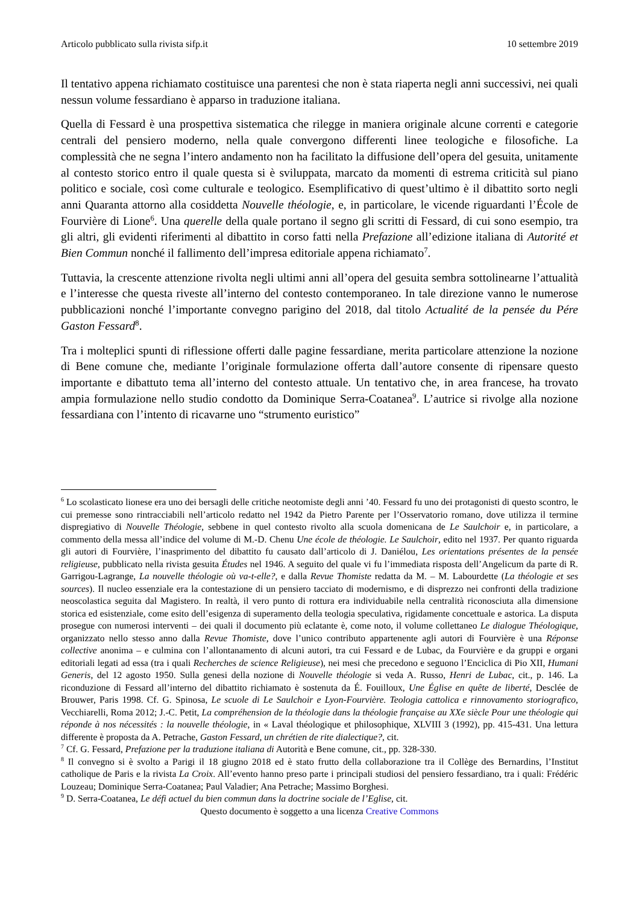Articolo pubblicato sulla rivista sifp.it 10 settembre 2019
Il tentativo appena richiamato costituisce una parentesi che non è stata riaperta negli anni successivi, nei quali nessun volume fessardiano è apparso in traduzione italiana.
Quella di Fessard è una prospettiva sistematica che rilegge in maniera originale alcune correnti e categorie centrali del pensiero moderno, nella quale convergono differenti linee teologiche e filosofiche. La complessità che ne segna l’intero andamento non ha facilitato la diffusione dell’opera del gesuita, unitamente al contesto storico entro il quale questa si è sviluppata, marcato da momenti di estrema criticità sul piano politico e sociale, così come culturale e teologico. Esemplificativo di quest’ultimo è il dibattito sorto negli anni Quaranta attorno alla cosiddetta Nouvelle théologie, e, in particolare, le vicende riguardanti l’École de Fourvière di Lione<sup>6</sup>. Una querelle della quale portano il segno gli scritti di Fessard, di cui sono esempio, tra gli altri, gli evidenti riferimenti al dibattito in corso fatti nella Prefazione all’edizione italiana di Autorité et Bien Commun nonché il fallimento dell’impresa editoriale appena richiamato<sup>7</sup>.
Tuttavia, la crescente attenzione rivolta negli ultimi anni all’opera del gesuita sembra sottolinearne l’attualità e l’interesse che questa riveste all’interno del contesto contemporaneo. In tale direzione vanno le numerose pubblicazioni nonché l’importante convegno parigino del 2018, dal titolo Actualité de la pensée du Pére Gaston Fessard<sup>8</sup>.
Tra i molteplici spunti di riflessione offerti dalle pagine fessardiane, merita particolare attenzione la nozione di Bene comune che, mediante l’originale formulazione offerta dall’autore consente di ripensare questo importante e dibattuto tema all’interno del contesto attuale. Un tentativo che, in area francese, ha trovato ampia formulazione nello studio condotto da Dominique Serra-Coatanea<sup>9</sup>. L’autrice si rivolge alla nozione fessardiana con l’intento di ricavarne uno “strumento euristico”
<sup>6</sup> Lo scolasticato lionese era uno dei bersagli delle critiche neotomiste degli anni ’40. Fessard fu uno dei protagonisti di questo scontro, le cui premesse sono rintracciabili nell’articolo redatto nel 1942 da Pietro Parente per l’Osservatorio romano, dove utilizza il termine dispregiativo di Nouvelle Théologie, sebbene in quel contesto rivolto alla scuola domenicana de Le Saulchoir e, in particolare, a commento della messa all’indice del volume di M.-D. Chenu Une école de théologie. Le Saulchoir, edito nel 1937. Per quanto riguarda gli autori di Fourvière, l’inasprimento del dibattito fu causato dall’articolo di J. Daniélou, Les orientations présentes de la pensée religieuse, pubblicato nella rivista gesuita Études nel 1946. A seguito del quale vi fu l’immediata risposta dell’Angelicum da parte di R. Garrigou-Lagrange, La nouvelle théologie où va-t-elle?, e dalla Revue Thomiste redatta da M. – M. Labourdette (La théologie et ses sources). Il nucleo essenziale era la contestazione di un pensiero tacciato di modernismo, e di disprezzo nei confronti della tradizione neoscolastica seguita dal Magistero. In realtà, il vero punto di rottura era individuabile nella centralità riconosciuta alla dimensione storica ed esistenziale, come esito dell’esigenza di superamento della teologia speculativa, rigidamente concettuale e astorica. La disputa prosegue con numerosi interventi – dei quali il documento più eclatante è, come noto, il volume collettaneo Le dialogue Théologique, organizzato nello stesso anno dalla Revue Thomiste, dove l’unico contributo appartenente agli autori di Fourvière è una Réponse collective anonima – e culmina con l’allontanamento di alcuni autori, tra cui Fessard e de Lubac, da Fourvière e da gruppi e organi editoriali legati ad essa (tra i quali Recherches de science Religieuse), nei mesi che precedono e seguono l’Enciclica di Pio XII, Humani Generis, del 12 agosto 1950. Sulla genesi della nozione di Nouvelle théologie si veda A. Russo, Henri de Lubac, cit., p. 146. La riconduzione di Fessard all’interno del dibattito richiamato è sostenuta da É. Fouilloux, Une Église en quête de liberté, Desclée de Brouwer, Paris 1998. Cf. G. Spinosa, Le scuole di Le Saulchoir e Lyon-Fourvière. Teologia cattolica e rinnovamento storiografico, Vecchiarelli, Roma 2012; J.-C. Petit, La compréhension de la théologie dans la théologie française au XXe siècle Pour une théologie qui réponde à nos nécessités : la nouvelle théologie, in « Laval théologique et philosophique, XLVIII 3 (1992), pp. 415-431. Una lettura differente è proposta da A. Petrache, Gaston Fessard, un chrétien de rite dialectique?, cit.
<sup>7</sup> Cf. G. Fessard, Prefazione per la traduzione italiana di Autorità e Bene comune, cit., pp. 328-330.
<sup>8</sup> Il convegno si è svolto a Parigi il 18 giugno 2018 ed è stato frutto della collaborazione tra il Collège des Bernardins, l’Institut catholique de Paris e la rivista La Croix. All’evento hanno preso parte i principali studiosi del pensiero fessardiano, tra i quali: Frédéric Louzeau; Dominique Serra-Coatanea; Paul Valadier; Ana Petrache; Massimo Borghesi.
<sup>9</sup> D. Serra-Coatanea, Le défi actuel du bien commun dans la doctrine sociale de l’Eglise, cit.
Questo documento è soggetto a una licenza Creative Commons